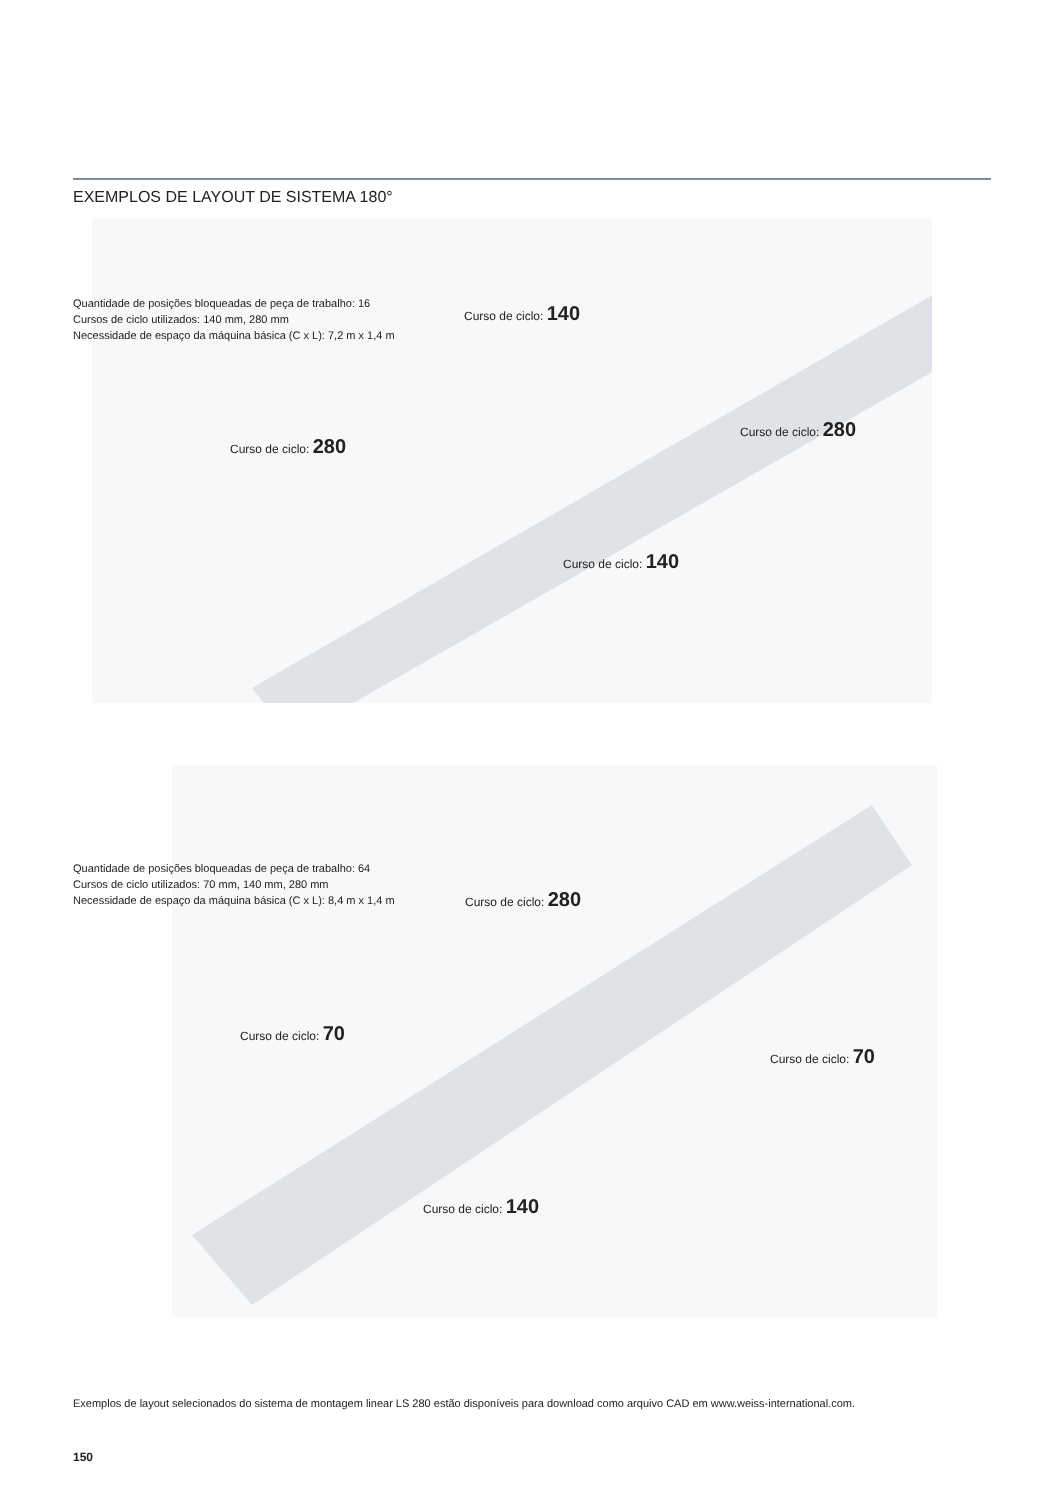EXEMPLOS DE LAYOUT DE SISTEMA 180°
Quantidade de posições bloqueadas de peça de trabalho: 16
Cursos de ciclo utilizados: 140 mm, 280 mm
Necessidade de espaço da máquina básica (C x L): 7,2 m x 1,4 m
Curso de ciclo: 140
Curso de ciclo: 280
Curso de ciclo: 280
Curso de ciclo: 140
Quantidade de posições bloqueadas de peça de trabalho: 64
Cursos de ciclo utilizados: 70 mm, 140 mm, 280 mm
Necessidade de espaço da máquina básica (C x L): 8,4 m x 1,4 m
Curso de ciclo: 280
Curso de ciclo: 70
Curso de ciclo: 70
Curso de ciclo: 140
Exemplos de layout selecionados do sistema de montagem linear LS 280 estão disponíveis para download como arquivo CAD em www.weiss-international.com.
150